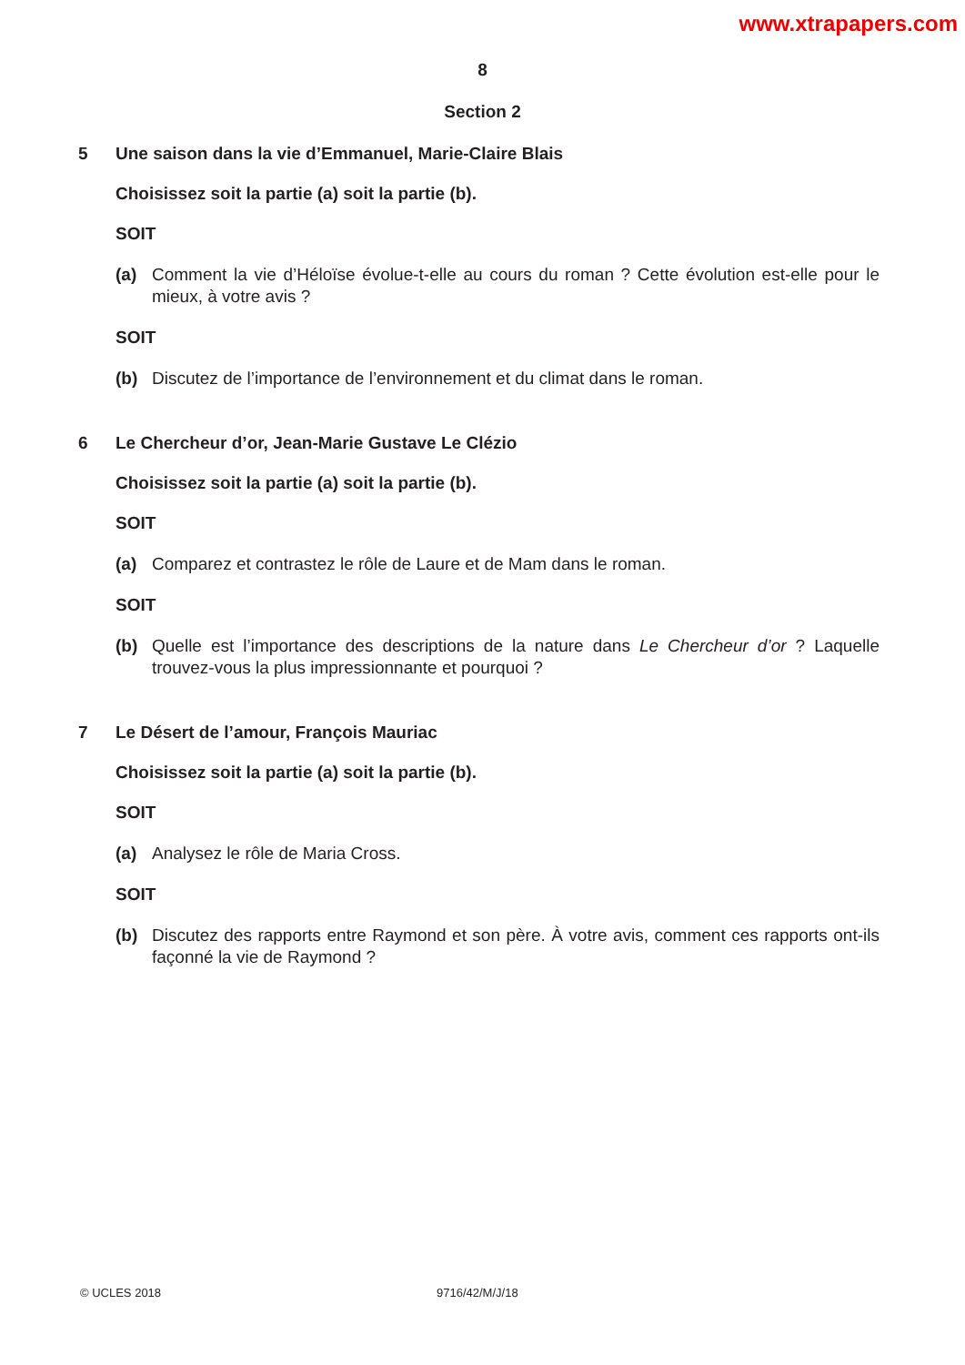www.xtrapapers.com
8
Section 2
5 Une saison dans la vie d’Emmanuel, Marie-Claire Blais
Choisissez soit la partie (a) soit la partie (b).
SOIT
(a) Comment la vie d’Héloïse évolue-t-elle au cours du roman ? Cette évolution est-elle pour le mieux, à votre avis ?
SOIT
(b) Discutez de l’importance de l’environnement et du climat dans le roman.
6 Le Chercheur d’or, Jean-Marie Gustave Le Clézio
Choisissez soit la partie (a) soit la partie (b).
SOIT
(a) Comparez et contrastez le rôle de Laure et de Mam dans le roman.
SOIT
(b) Quelle est l’importance des descriptions de la nature dans Le Chercheur d’or ? Laquelle trouvez-vous la plus impressionnante et pourquoi ?
7 Le Désert de l’amour, François Mauriac
Choisissez soit la partie (a) soit la partie (b).
SOIT
(a) Analysez le rôle de Maria Cross.
SOIT
(b) Discutez des rapports entre Raymond et son père. À votre avis, comment ces rapports ont-ils façonné la vie de Raymond ?
© UCLES 2018 9716/42/M/J/18